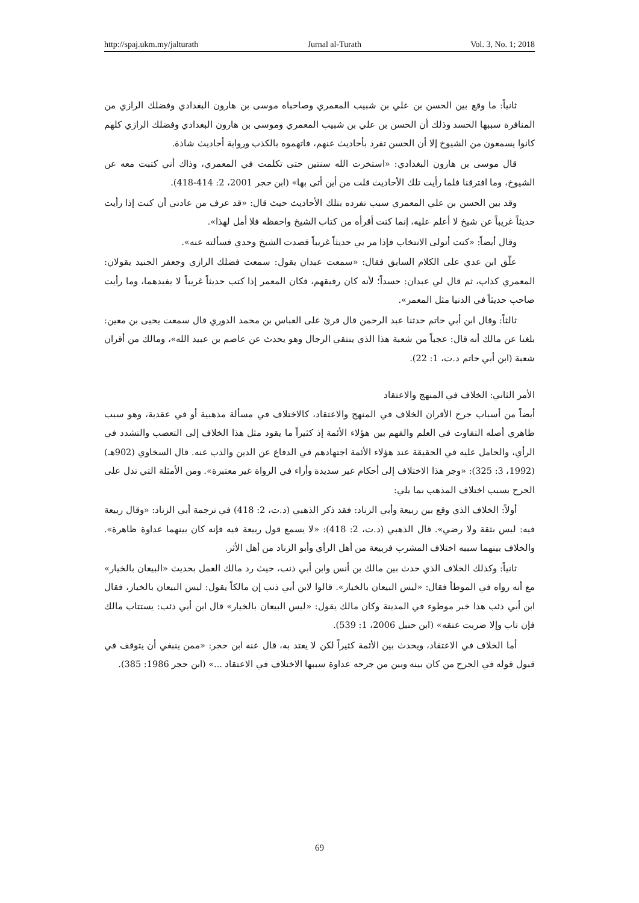http://spaj.ukm.my/jalturath Jurnal al-Turath Vol. 3, No. 1; 2018
ثانياً: ما وقع بين الحسن بن علي بن شبيب المعمري وصاحباه موسى بن هارون البغدادي وفضلك الرازي من المنافرة سببها الحسد وذلك أن الحسن بن علي بن شبيب المعمري وموسى بن هارون البغدادي وفضلك الرازي كلهم كانوا يسمعون من الشيوخ إلا أن الحسن تفرد بأحاديث عنهم، فاتهموه بالكذب ورواية أحاديث شاذة.
قال موسى بن هارون البغدادي: «استخرت الله سنتين حتى تكلمت في المعمري، وذاك أني كتبت معه عن الشيوخ، وما افترقنا فلما رأيت تلك الأحاديث قلت من أين أتى بها» (ابن حجر 2001، 2: 414-418).
وقد بين الحسن بن علي المعمري سبب تفرده بتلك الأحاديث حيث قال: «قد عرف من عادتي أن كنت إذا رأيت حديثاً غريباً عن شيخ لا أعلم عليه، إنما كنت أقرأه من كتاب الشيخ واحفظه فلا أمل لهذا».
وقال أيضاً: «كنت أتولى الانتخاب فإذا مر بي حديثاً غريباً قصدت الشيخ وحدي فسألته عنه».
علّق ابن عدي على الكلام السابق فقال: «سمعت عبدان يقول: سمعت فضلك الرازي وجعفر الجنيد يقولان: المعمري كذاب، ثم قال لي عبدان: حسداً؛ لأنه كان رفيقهم، فكان المعمر إذا كتب حديثاً غريباً لا يفيدهما، وما رأيت صاحب حديثاً في الدنيا مثل المعمر».
ثالثاً: وقال ابن أبي حاتم حدثنا عبد الرحمن قال قرئ على العباس بن محمد الدوري قال سمعت يحيى بن معين: بلغنا عن مالك أنه قال: عجباً من شعبة هذا الذي ينتقي الرجال وهو يحدث عن عاصم بن عبيد الله»، ومالك من أقران شعبة (ابن أبي حاتم د.ت، 1: 22).
الأمر الثاني: الخلاف في المنهج والاعتقاد
أيضاً من أسباب جرح الأقران الخلاف في المنهج والاعتقاد، كالاختلاف في مسألة مذهبية أو في عقدية، وهو سبب ظاهري أصله التفاوت في العلم والفهم بين هؤلاء الأئمة إذ كثيراً ما يقود مثل هذا الخلاف إلى التعصب والتشدد في الرأي، والحامل عليه في الحقيقة عند هؤلاء الأئمة اجتهادهم في الدفاع عن الدين والذب عنه. قال السخاوي (902هـ)(1992، 3: 325): «وجر هذا الاختلاف إلى أحكام غير سديدة وأراء في الرواة غير معتبرة». ومن الأمثلة التي تدل على الجرح بسبب اختلاف المذهب بما يلي:
أولاً: الخلاف الذي وقع بين ربيعة وأبي الزناد: فقد ذكر الذهبي (د.ت، 2: 418) في ترجمة أبي الزناد: «وقال ربيعة فيه: ليس بثقة ولا رضي». قال الذهبي (د.ت، 2: 418): «لا يسمع قول ربيعة فيه فإنه كان بينهما عداوة ظاهرة». والخلاف بينهما سببه اختلاف المشرب فربيعة من أهل الرأي وأبو الزناد من أهل الأثر.
ثانياً: وكذلك الخلاف الذي حدث بين مالك بن أنس وابن أبي ذنب، حيث رد مالك العمل بحديث «البيعان بالخيار» مع أنه رواه في الموطأ فقال: «ليس البيعان بالخيار». قالوا لابن أبي ذنب إن مالكاً يقول: ليس البيعان بالخيار، فقال ابن أبي ذئب هذا خبر موطوء في المدينة وكان مالك يقول: «ليس البيعان بالخيار» قال ابن أبي ذئب: يستتاب مالك فإن تاب وإلا ضربت عنقه» (ابن حنبل 2006، 1: 539).
أما الخلاف في الاعتقاد، ويحدث بين الأئمة كثيراً لكن لا يعتد به، قال عنه ابن حجر: «ممن ينبغي أن يتوقف في قبول قوله في الجرح من كان بينه وبين من جرحه عداوة سببها الاختلاف في الاعتقاد ...» (ابن حجر 1986: 385).
69